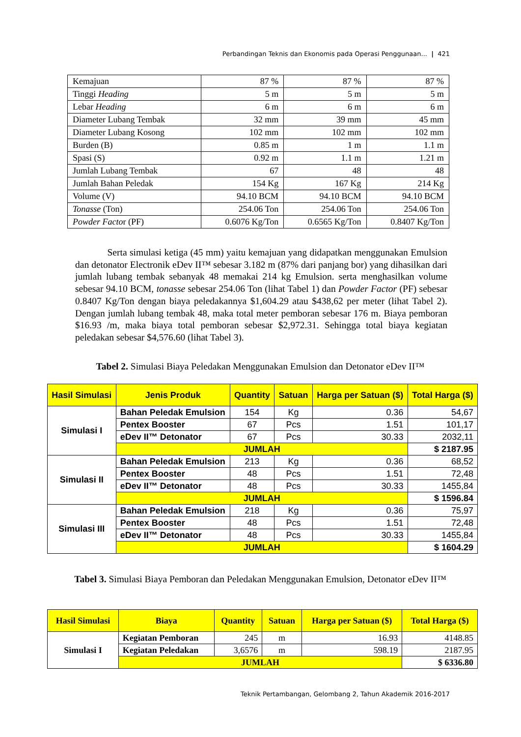Perbandingan Teknis dan Ekonomis pada Operasi Penggunaan... | 421
| Kemajuan | 87 % | 87 % | 87 % |
| Tinggi Heading | 5 m | 5 m | 5 m |
| Lebar Heading | 6 m | 6 m | 6 m |
| Diameter Lubang Tembak | 32 mm | 39 mm | 45 mm |
| Diameter Lubang Kosong | 102 mm | 102 mm | 102 mm |
| Burden (B) | 0.85 m | 1 m | 1.1 m |
| Spasi (S) | 0.92 m | 1.1 m | 1.21 m |
| Jumlah Lubang Tembak | 67 | 48 | 48 |
| Jumlah Bahan Peledak | 154 Kg | 167 Kg | 214 Kg |
| Volume (V) | 94.10 BCM | 94.10 BCM | 94.10 BCM |
| Tonasse (Ton) | 254.06 Ton | 254.06 Ton | 254.06 Ton |
| Powder Facto r (PF) | 0.6076 Kg/Ton | 0.6565 Kg/Ton | 0.8407 Kg/Ton |
Serta simulasi ketiga (45 mm) yaitu kemajuan yang didapatkan menggunakan Emulsion dan detonator Electronik eDev II™ sebesar 3.182 m (87% dari panjang bor) yang dihasilkan dari jumlah lubang tembak sebanyak 48 memakai 214 kg Emulsion. serta menghasilkan volume sebesar 94.10 BCM, tonasse sebesar 254.06 Ton (lihat Tabel 1) dan Powder Factor (PF) sebesar 0.8407 Kg/Ton dengan biaya peledakannya $1,604.29 atau $438,62 per meter (lihat Tabel 2). Dengan jumlah lubang tembak 48, maka total meter pemboran sebesar 176 m. Biaya pemboran $16.93 /m, maka biaya total pemboran sebesar $2,972.31. Sehingga total biaya kegiatan peledakan sebesar $4,576.60 (lihat Tabel 3).
Tabel 2. Simulasi Biaya Peledakan Menggunakan Emulsion dan Detonator eDev II™
| Hasil Simulasi | Jenis Produk | Quantity | Satuan | Harga per Satuan ($) | Total Harga ($) |
| --- | --- | --- | --- | --- | --- |
| Simulasi I | Bahan Peledak Emulsion | 154 | Kg | 0.36 | 54,67 |
| | Pentex Booster | 67 | Pcs | 1.51 | 101,17 |
| | eDev II™ Detonator | 67 | Pcs | 30.33 | 2032,11 |
| | JUMLAH | | | | $ 2187.95 |
| Simulasi II | Bahan Peledak Emulsion | 213 | Kg | 0.36 | 68,52 |
| | Pentex Booster | 48 | Pcs | 1.51 | 72,48 |
| | eDev II™ Detonator | 48 | Pcs | 30.33 | 1455,84 |
| | JUMLAH | | | | $ 1596.84 |
| Simulasi III | Bahan Peledak Emulsion | 218 | Kg | 0.36 | 75,97 |
| | Pentex Booster | 48 | Pcs | 1.51 | 72,48 |
| | eDev II™ Detonator | 48 | Pcs | 30.33 | 1455,84 |
| | JUMLAH | | | | $ 1604.29 |
Tabel 3. Simulasi Biaya Pemboran dan Peledakan Menggunakan Emulsion, Detonator eDev II™
| Hasil Simulasi | Biaya | Quantity | Satuan | Harga per Satuan ($) | Total Harga ($) |
| --- | --- | --- | --- | --- | --- |
| Simulasi I | Kegiatan Pemboran | 245 | m | 16.93 | 4148.85 |
| | Kegiatan Peledakan | 3,6576 | m | 598.19 | 2187.95 |
| | JUMLAH | | | | $ 6336.80 |
Teknik Pertambangan, Gelombang 2, Tahun Akademik 2016-2017